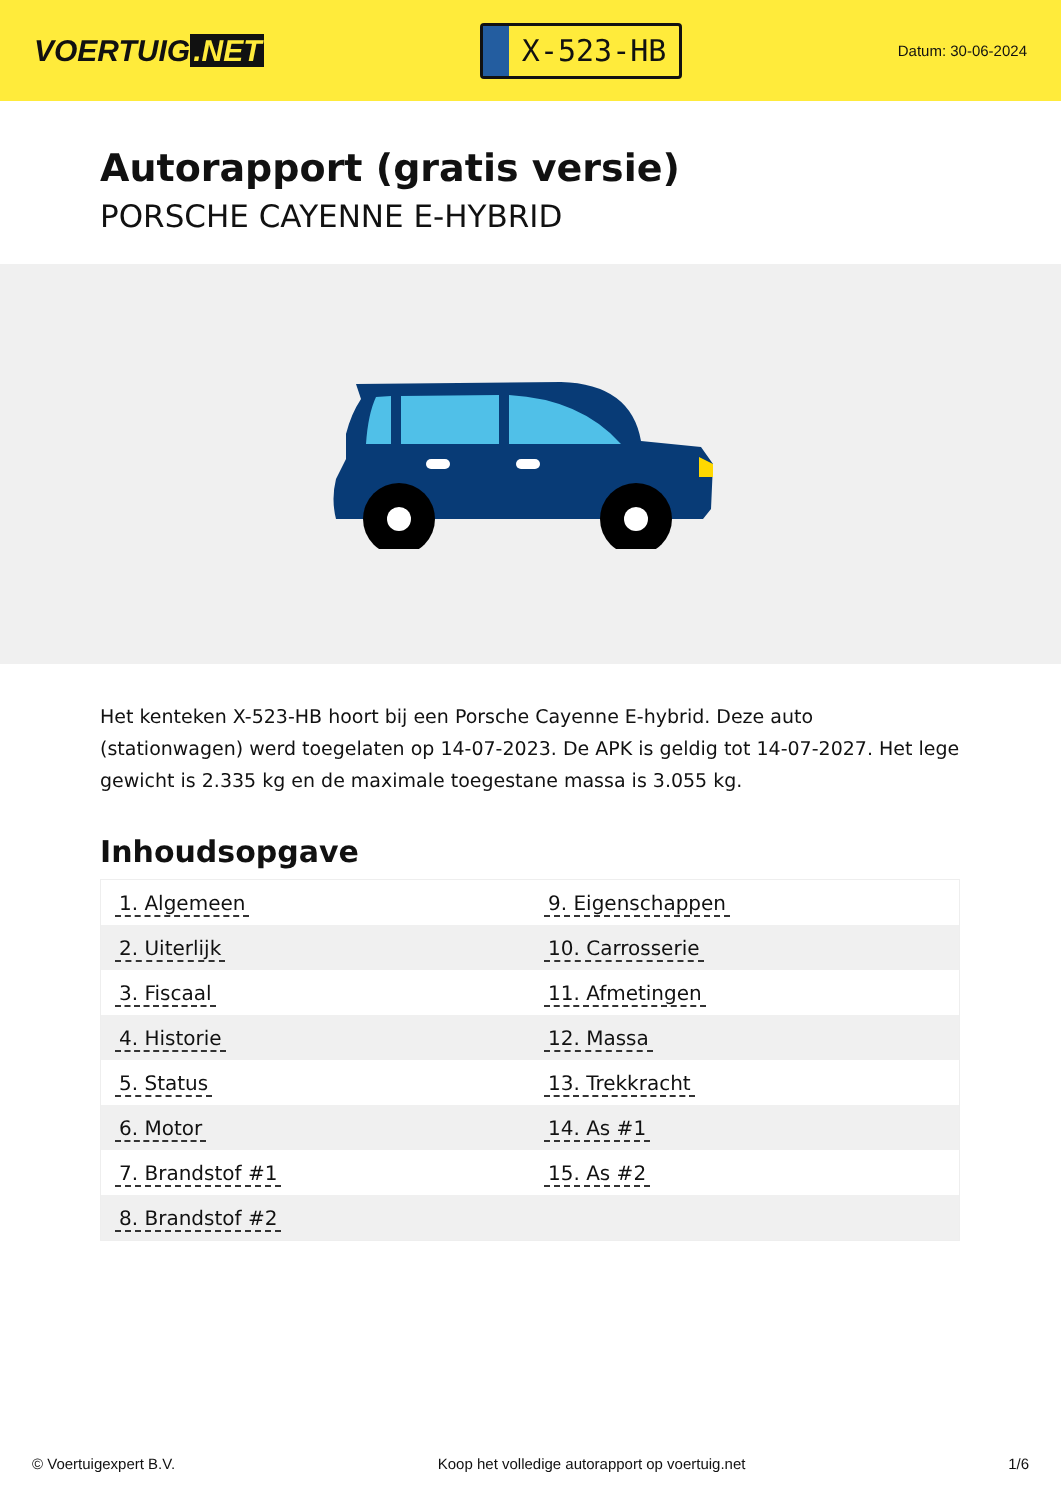VOERTUIG.NET
X-523-HB
Datum: 30-06-2024
Autorapport (gratis versie)
PORSCHE CAYENNE E-HYBRID
Het kenteken X-523-HB hoort bij een Porsche Cayenne E-hybrid. Deze auto (stationwagen) werd toegelaten op 14-07-2023. De APK is geldig tot 14-07-2027. Het lege gewicht is 2.335 kg en de maximale toegestane massa is 3.055 kg.
Inhoudsopgave
| 1. Algemeen | 9. Eigenschappen |
| 2. Uiterlijk | 10. Carrosserie |
| 3. Fiscaal | 11. Afmetingen |
| 4. Historie | 12. Massa |
| 5. Status | 13. Trekkracht |
| 6. Motor | 14. As #1 |
| 7. Brandstof #1 | 15. As #2 |
| 8. Brandstof #2 | |
© Voertuigexpert B.V. Koop het volledige autorapport op voertuig.net 1/6